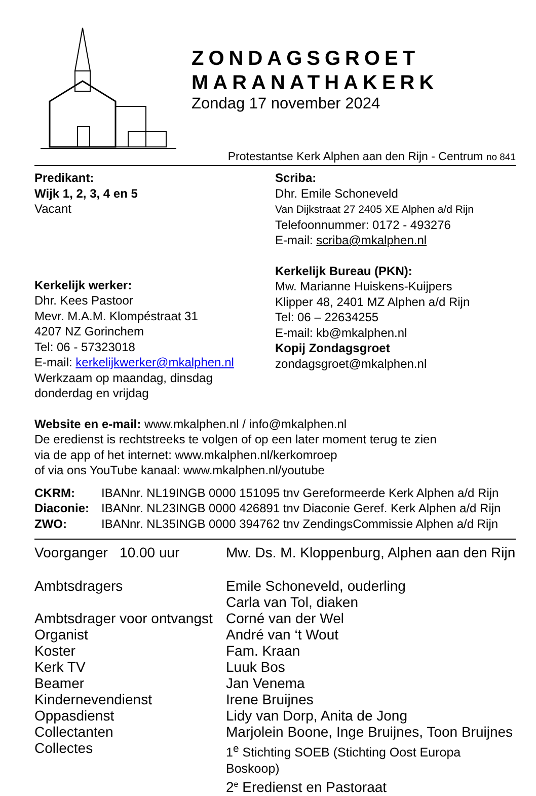ZONDAGSGROET
MARANATHAKERK
Zondag 17 november 2024
Protestantse Kerk Alphen aan den Rijn - Centrum no 841
Predikant:
Wijk 1, 2, 3, 4 en 5
Vacant
Kerkelijk werker:
Dhr. Kees Pastoor
Mevr. M.A.M. Klompéstraat 31
4207 NZ Gorinchem
Tel: 06 - 57323018
E-mail: kerkelijkwerker@mkalphen.nl
Werkzaam op maandag, dinsdag
donderdag en vrijdag
Scriba:
Dhr. Emile Schoneveld
Van Dijkstraat 27 2405 XE Alphen a/d Rijn
Telefoonnummer: 0172 - 493276
E-mail: scriba@mkalphen.nl
Kerkelijk Bureau (PKN):
Mw. Marianne Huiskens-Kuijpers
Klipper 48, 2401 MZ Alphen a/d Rijn
Tel: 06 – 22634255
E-mail: kb@mkalphen.nl
Kopij Zondagsgroet
zondagsgroet@mkalphen.nl
Website en e-mail: www.mkalphen.nl / info@mkalphen.nl
De eredienst is rechtstreeks te volgen of op een later moment terug te zien
via de app of het internet: www.mkalphen.nl/kerkomroep
of via ons YouTube kanaal: www.mkalphen.nl/youtube
| CKRM: | IBANnr. NL19INGB 0000 151095 tnv Gereformeerde Kerk Alphen a/d Rijn |
| Diaconie: | IBANnr. NL23INGB 0000 426891 tnv Diaconie Geref. Kerk Alphen a/d Rijn |
| ZWO: | IBANnr. NL35INGB 0000 394762 tnv ZendingsCommissie Alphen a/d Rijn |
| Voorganger 10.00 uur | Mw. Ds. M. Kloppenburg, Alphen aan den Rijn |
| Ambtsdragers | Emile Schoneveld, ouderling Carla van Tol, diaken |
| Ambtsdrager voor ontvangst | Corné van der Wel |
| Organist | André van ‘t Wout |
| Koster | Fam. Kraan |
| Kerk TV | Luuk Bos |
| Beamer | Jan Venema |
| Kindernevendienst | Irene Bruijnes |
| Oppasdienst | Lidy van Dorp, Anita de Jong |
| Collectanten | Marjolein Boone, Inge Bruijnes, Toon Bruijnes |
| Collectes | 1<sup>e</sup> Stichting SOEB (Stichting Oost Europa Boskoop) 2<sup>e</sup> Eredienst en Pastoraat |